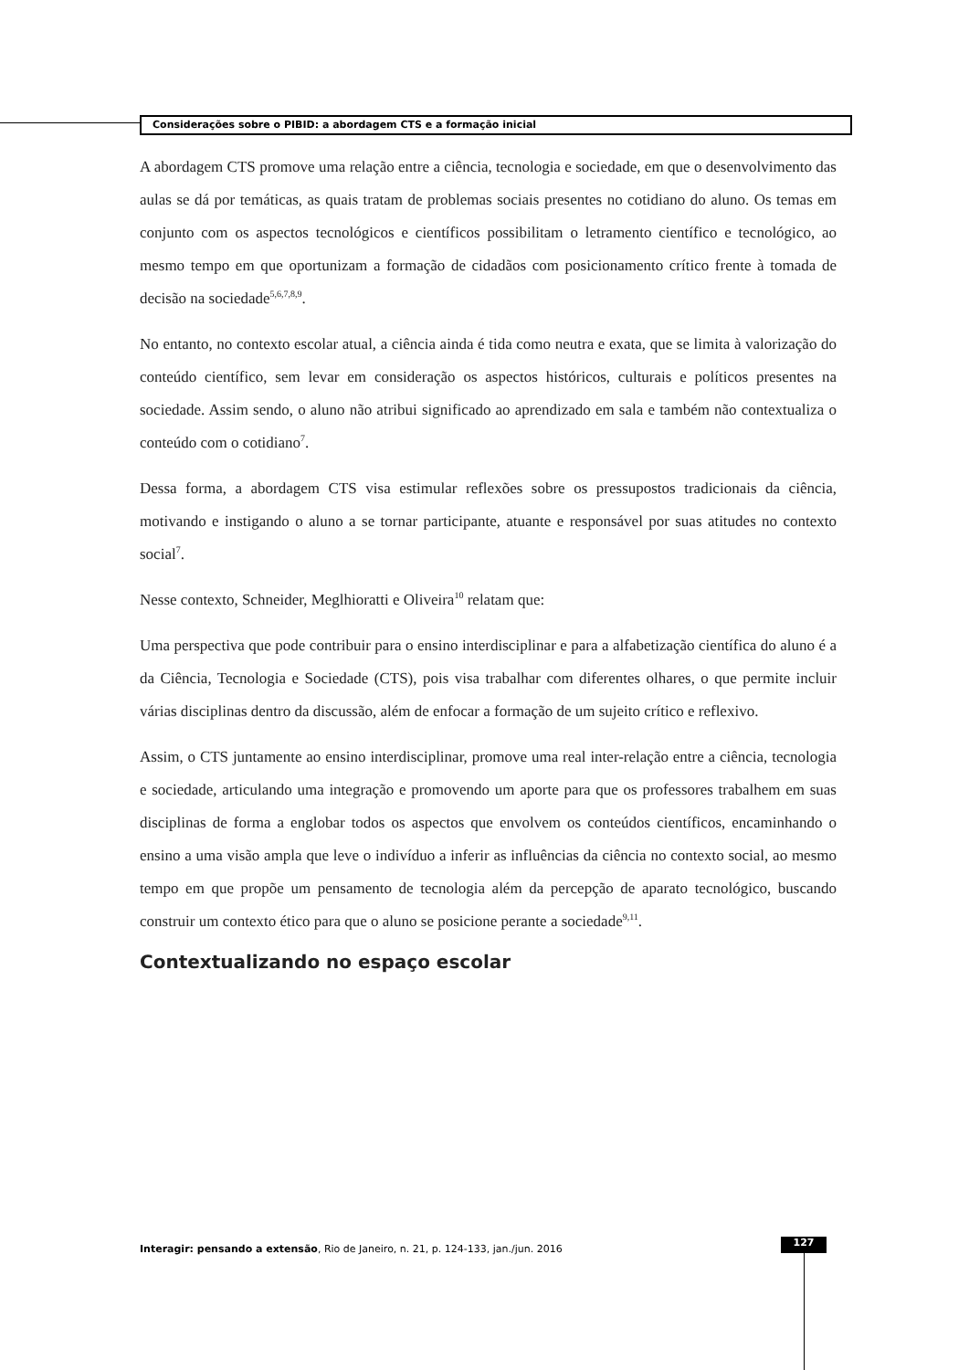Considerações sobre o PIBID: a abordagem CTS e a formação inicial
A abordagem CTS promove uma relação entre a ciência, tecnologia e sociedade, em que o desenvolvimento das aulas se dá por temáticas, as quais tratam de problemas sociais presentes no cotidiano do aluno. Os temas em conjunto com os aspectos tecnológicos e científicos possibilitam o letramento científico e tecnológico, ao mesmo tempo em que oportunizam a formação de cidadãos com posicionamento crítico frente à tomada de decisão na sociedade<sup>5,6,7,8,9</sup>.
No entanto, no contexto escolar atual, a ciência ainda é tida como neutra e exata, que se limita à valorização do conteúdo científico, sem levar em consideração os aspectos históricos, culturais e políticos presentes na sociedade. Assim sendo, o aluno não atribui significado ao aprendizado em sala e também não contextualiza o conteúdo com o cotidiano<sup>7</sup>.
Dessa forma, a abordagem CTS visa estimular reflexões sobre os pressupostos tradicionais da ciência, motivando e instigando o aluno a se tornar participante, atuante e responsável por suas atitudes no contexto social<sup>7</sup>.
Nesse contexto, Schneider, Meglhioratti e Oliveira<sup>10</sup> relatam que:
Uma perspectiva que pode contribuir para o ensino interdisciplinar e para a alfabetização científica do aluno é a da Ciência, Tecnologia e Sociedade (CTS), pois visa trabalhar com diferentes olhares, o que permite incluir várias disciplinas dentro da discussão, além de enfocar a formação de um sujeito crítico e reflexivo.
Assim, o CTS juntamente ao ensino interdisciplinar, promove uma real inter-relação entre a ciência, tecnologia e sociedade, articulando uma integração e promovendo um aporte para que os professores trabalhem em suas disciplinas de forma a englobar todos os aspectos que envolvem os conteúdos científicos, encaminhando o ensino a uma visão ampla que leve o indivíduo a inferir as influências da ciência no contexto social, ao mesmo tempo em que propõe um pensamento de tecnologia além da percepção de aparato tecnológico, buscando construir um contexto ético para que o aluno se posicione perante a sociedade<sup>9,11</sup>.
Contextualizando no espaço escolar
Interagir: pensando a extensão, Rio de Janeiro, n. 21, p. 124-133, jan./jun. 2016
127